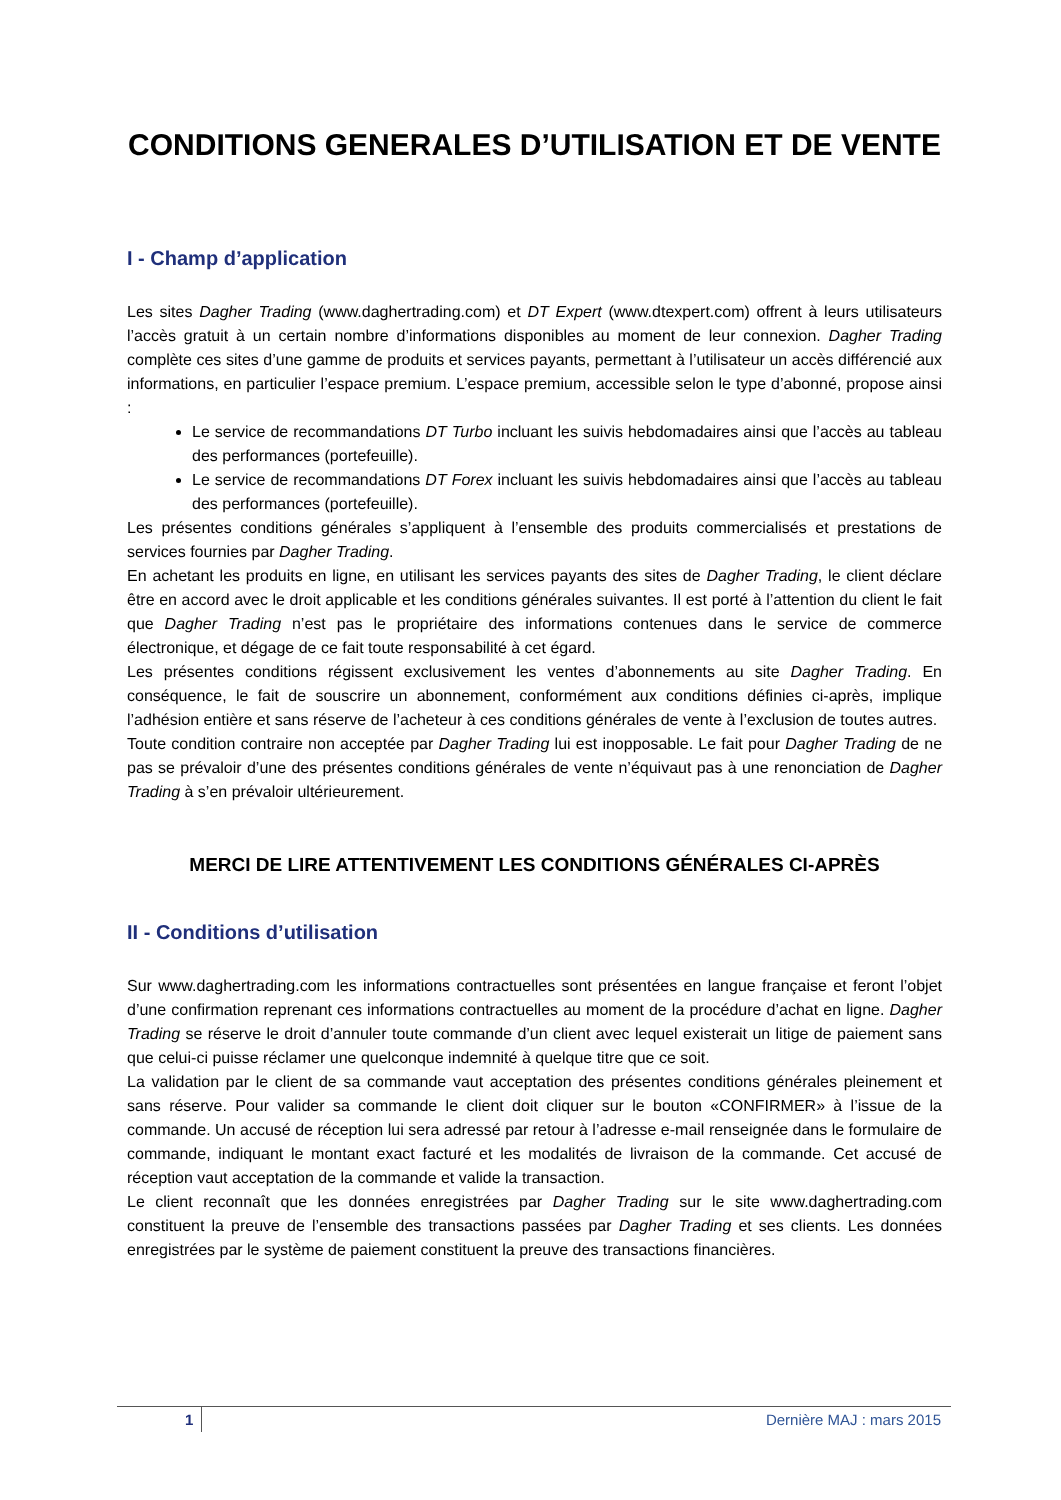CONDITIONS GENERALES D’UTILISATION ET DE VENTE
I - Champ d’application
Les sites Dagher Trading (www.daghertrading.com) et DT Expert (www.dtexpert.com) offrent à leurs utilisateurs l’accès gratuit à un certain nombre d’informations disponibles au moment de leur connexion. Dagher Trading complète ces sites d’une gamme de produits et services payants, permettant à l’utilisateur un accès différencié aux informations, en particulier l’espace premium. L’espace premium, accessible selon le type d’abonné, propose ainsi :
Le service de recommandations DT Turbo incluant les suivis hebdomadaires ainsi que l’accès au tableau des performances (portefeuille).
Le service de recommandations DT Forex incluant les suivis hebdomadaires ainsi que l’accès au tableau des performances (portefeuille).
Les présentes conditions générales s’appliquent à l’ensemble des produits commercialisés et prestations de services fournies par Dagher Trading.
En achetant les produits en ligne, en utilisant les services payants des sites de Dagher Trading, le client déclare être en accord avec le droit applicable et les conditions générales suivantes. Il est porté à l’attention du client le fait que Dagher Trading n’est pas le propriétaire des informations contenues dans le service de commerce électronique, et dégage de ce fait toute responsabilité à cet égard.
Les présentes conditions régissent exclusivement les ventes d’abonnements au site Dagher Trading. En conséquence, le fait de souscrire un abonnement, conformément aux conditions définies ci-après, implique l’adhésion entière et sans réserve de l’acheteur à ces conditions générales de vente à l’exclusion de toutes autres.
Toute condition contraire non acceptée par Dagher Trading lui est inopposable. Le fait pour Dagher Trading de ne pas se prévaloir d’une des présentes conditions générales de vente n’équivaut pas à une renonciation de Dagher Trading à s’en prévaloir ultérieurement.
MERCI DE LIRE ATTENTIVEMENT LES CONDITIONS GÉNÉRALES CI-APRÈS
II - Conditions d’utilisation
Sur www.daghertrading.com les informations contractuelles sont présentées en langue française et feront l’objet d’une confirmation reprenant ces informations contractuelles au moment de la procédure d’achat en ligne. Dagher Trading se réserve le droit d’annuler toute commande d’un client avec lequel existerait un litige de paiement sans que celui-ci puisse réclamer une quelconque indemnité à quelque titre que ce soit.
La validation par le client de sa commande vaut acceptation des présentes conditions générales pleinement et sans réserve. Pour valider sa commande le client doit cliquer sur le bouton «CONFIRMER» à l’issue de la commande. Un accusé de réception lui sera adressé par retour à l’adresse e-mail renseignée dans le formulaire de commande, indiquant le montant exact facturé et les modalités de livraison de la commande. Cet accusé de réception vaut acceptation de la commande et valide la transaction.
Le client reconnaît que les données enregistrées par Dagher Trading sur le site www.daghertrading.com constituent la preuve de l’ensemble des transactions passées par Dagher Trading et ses clients. Les données enregistrées par le système de paiement constituent la preuve des transactions financières.
1 Dernière MAJ : mars 2015